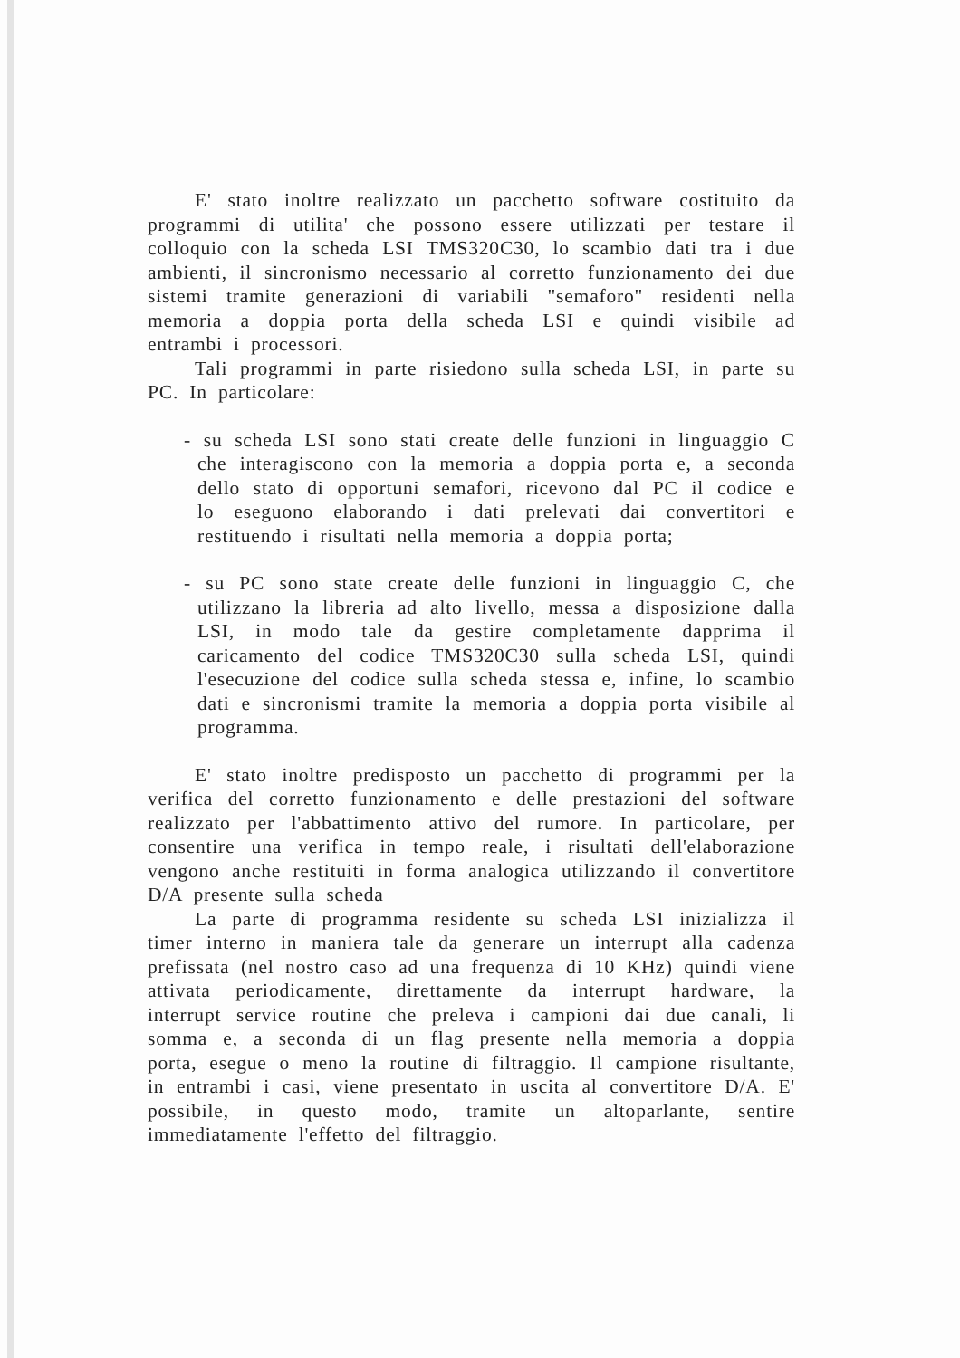E' stato inoltre realizzato un pacchetto software costituito da programmi di utilita' che possono essere utilizzati per testare il colloquio con la scheda LSI TMS320C30, lo scambio dati tra i due ambienti, il sincronismo necessario al corretto funzionamento dei due sistemi tramite generazioni di variabili "semaforo" residenti nella memoria a doppia porta della scheda LSI e quindi visibile ad entrambi i processori.
Tali programmi in parte risiedono sulla scheda LSI, in parte su PC. In particolare:
- su scheda LSI sono stati create delle funzioni in linguaggio C che interagiscono con la memoria a doppia porta e, a seconda dello stato di opportuni semafori, ricevono dal PC il codice e lo eseguono elaborando i dati prelevati dai convertitori e restituendo i risultati nella memoria a doppia porta;
- su PC sono state create delle funzioni in linguaggio C, che utilizzano la libreria ad alto livello, messa a disposizione dalla LSI, in modo tale da gestire completamente dapprima il caricamento del codice TMS320C30 sulla scheda LSI, quindi l'esecuzione del codice sulla scheda stessa e, infine, lo scambio dati e sincronismi tramite la memoria a doppia porta visibile al programma.
E' stato inoltre predisposto un pacchetto di programmi per la verifica del corretto funzionamento e delle prestazioni del software realizzato per l'abbattimento attivo del rumore. In particolare, per consentire una verifica in tempo reale, i risultati dell'elaborazione vengono anche restituiti in forma analogica utilizzando il convertitore D/A presente sulla scheda
La parte di programma residente su scheda LSI inizializza il timer interno in maniera tale da generare un interrupt alla cadenza prefissata (nel nostro caso ad una frequenza di 10 KHz) quindi viene attivata periodicamente, direttamente da interrupt hardware, la interrupt service routine che preleva i campioni dai due canali, li somma e, a seconda di un flag presente nella memoria a doppia porta, esegue o meno la routine di filtraggio. Il campione risultante, in entrambi i casi, viene presentato in uscita al convertitore D/A. E' possibile, in questo modo, tramite un altoparlante, sentire immediatamente l'effetto del filtraggio.